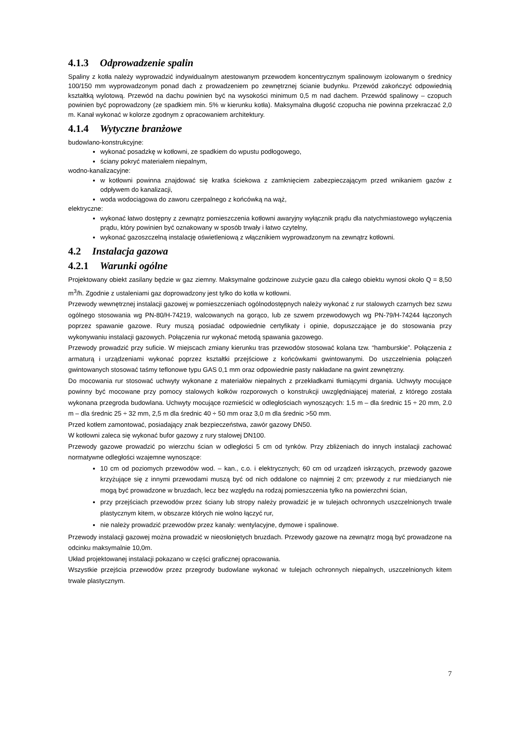4.1.3 Odprowadzenie spalin
Spaliny z kotła należy wyprowadzić indywidualnym atestowanym przewodem koncentrycznym spalinowym izolowanym o średnicy 100/150 mm wyprowadzonym ponad dach z prowadzeniem po zewnętrznej ścianie budynku. Przewód zakończyć odpowiednią kształtką wylotową. Przewód na dachu powinien być na wysokości minimum 0,5 m nad dachem. Przewód spalinowy – czopuch powinien być poprowadzony (ze spadkiem min. 5% w kierunku kotła). Maksymalna długość czopucha nie powinna przekraczać 2,0 m. Kanał wykonać w kolorze zgodnym z opracowaniem architektury.
4.1.4 Wytyczne branżowe
budowlano-konstrukcyjne:
wykonać posadzkę w kotłowni, ze spadkiem do wpustu podłogowego,
ściany pokryć materiałem niepalnym,
wodno-kanalizacyjne:
w kotłowni powinna znajdować się kratka ściekowa z zamknięciem zabezpieczającym przed wnikaniem gazów z odpływem do kanalizacji,
woda wodociągowa do zaworu czerpalnego z końcówką na wąż,
elektryczne:
wykonać łatwo dostępny z zewnątrz pomieszczenia kotłowni awaryjny wyłącznik prądu dla natychmiastowego wyłączenia prądu, który powinien być oznakowany w sposób trwały i łatwo czytelny,
wykonać gazoszczelną instalację oświetleniową z włącznikiem wyprowadzonym na zewnątrz kotłowni.
4.2 Instalacja gazowa
4.2.1 Warunki ogólne
Projektowany obiekt zasilany będzie w gaz ziemny. Maksymalne godzinowe zużycie gazu dla całego obiektu wynosi około Q = 8,50 m<sup>3</sup>/h. Zgodnie z ustaleniami gaz doprowadzony jest tylko do kotła w kotłowni.
Przewody wewnętrznej instalacji gazowej w pomieszczeniach ogólnodostępnych należy wykonać z rur stalowych czarnych bez szwu ogólnego stosowania wg PN-80/H-74219, walcowanych na gorąco, lub ze szwem przewodowych wg PN-79/H-74244 łączonych poprzez spawanie gazowe. Rury muszą posiadać odpowiednie certyfikaty i opinie, dopuszczające je do stosowania przy wykonywaniu instalacji gazowych. Połączenia rur wykonać metodą spawania gazowego.
Przewody prowadzić przy suficie. W miejscach zmiany kierunku tras przewodów stosować kolana tzw. “hamburskie”. Połączenia z armaturą i urządzeniami wykonać poprzez kształtki przejściowe z końcówkami gwintowanymi. Do uszczelnienia połączeń gwintowanych stosować taśmy teflonowe typu GAS 0,1 mm oraz odpowiednie pasty nakładane na gwint zewnętrzny.
Do mocowania rur stosować uchwyty wykonane z materiałów niepalnych z przekładkami tłumiącymi drgania. Uchwyty mocujące powinny być mocowane przy pomocy stalowych kołków rozporowych o konstrukcji uwzględniającej materiał, z którego została wykonana przegroda budowlana. Uchwyty mocujące rozmieścić w odległościach wynoszących: 1.5 m – dla średnic 15 ÷ 20 mm, 2.0 m – dla średnic 25 ÷ 32 mm, 2,5 m dla średnic 40 ÷ 50 mm oraz 3,0 m dla średnic >50 mm.
Przed kotłem zamontować, posiadający znak bezpieczeństwa, zawór gazowy DN50.
W kotłowni zaleca się wykonać bufor gazowy z rury stalowej DN100.
Przewody gazowe prowadzić po wierzchu ścian w odległości 5 cm od tynków. Przy zbliżeniach do innych instalacji zachować normatywne odległości wzajemne wynoszące:
10 cm od poziomych przewodów wod. – kan., c.o. i elektrycznych; 60 cm od urządzeń iskrzących, przewody gazowe krzyżujące się z innymi przewodami muszą być od nich oddalone co najmniej 2 cm; przewody z rur miedzianych nie mogą być prowadzone w bruzdach, lecz bez względu na rodzaj pomieszczenia tylko na powierzchni ścian,
przy przejściach przewodów przez ściany lub stropy należy prowadzić je w tulejach ochronnych uszczelnionych trwale plastycznym kitem, w obszarze których nie wolno łączyć rur,
nie należy prowadzić przewodów przez kanały: wentylacyjne, dymowe i spalinowe.
Przewody instalacji gazowej można prowadzić w nieosłoniętych bruzdach. Przewody gazowe na zewnątrz mogą być prowadzone na odcinku maksymalnie 10,0m.
Układ projektowanej instalacji pokazano w części graficznej opracowania.
Wszystkie przejścia przewodów przez przegrody budowlane wykonać w tulejach ochronnych niepalnych, uszczelnionych kitem trwale plastycznym.
7